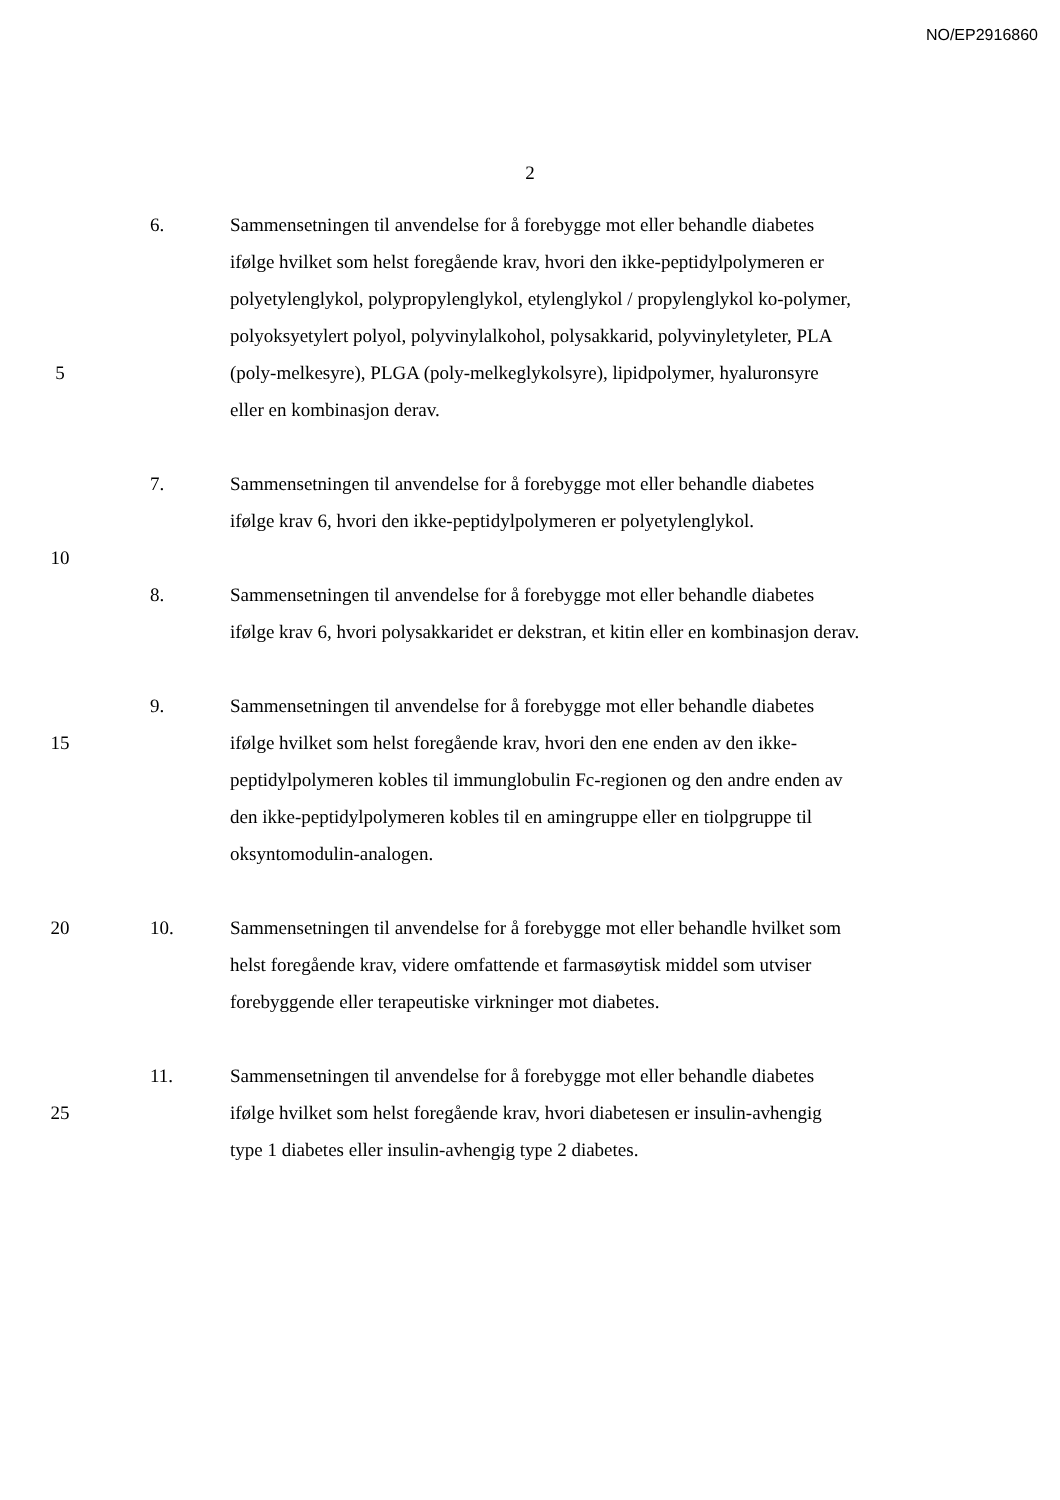NO/EP2916860
2
6. Sammensetningen til anvendelse for å forebygge mot eller behandle diabetes
ifølge hvilket som helst foregående krav, hvori den ikke-peptidylpolymeren er
polyetylenglykol, polypropylenglykol, etylenglykol / propylenglykol ko-polymer,
polyoksyetylert polyol, polyvinylalkohol, polysakkarid, polyvinyletyleter, PLA
5 (poly-melkesyre), PLGA (poly-melkeglykolsyre), lipidpolymer, hyaluronsyre
eller en kombinasjon derav.
7. Sammensetningen til anvendelse for å forebygge mot eller behandle diabetes
ifølge krav 6, hvori den ikke-peptidylpolymeren er polyetylenglykol.
10
8. Sammensetningen til anvendelse for å forebygge mot eller behandle diabetes
ifølge krav 6, hvori polysakkaridet er dekstran, et kitin eller en kombinasjon derav.
9. Sammensetningen til anvendelse for å forebygge mot eller behandle diabetes
15 ifølge hvilket som helst foregående krav, hvori den ene enden av den ikke-
peptidylpolymeren kobles til immunglobulin Fc-regionen og den andre enden av
den ikke-peptidylpolymeren kobles til en amingruppe eller en tiolpgruppe til
oksyntomodulin-analogen.
20 10. Sammensetningen til anvendelse for å forebygge mot eller behandle hvilket som
helst foregående krav, videre omfattende et farmasøytisk middel som utviser
forebyggende eller terapeutiske virkninger mot diabetes.
11. Sammensetningen til anvendelse for å forebygge mot eller behandle diabetes
25 ifølge hvilket som helst foregående krav, hvori diabetesen er insulin-avhengig
type 1 diabetes eller insulin-avhengig type 2 diabetes.